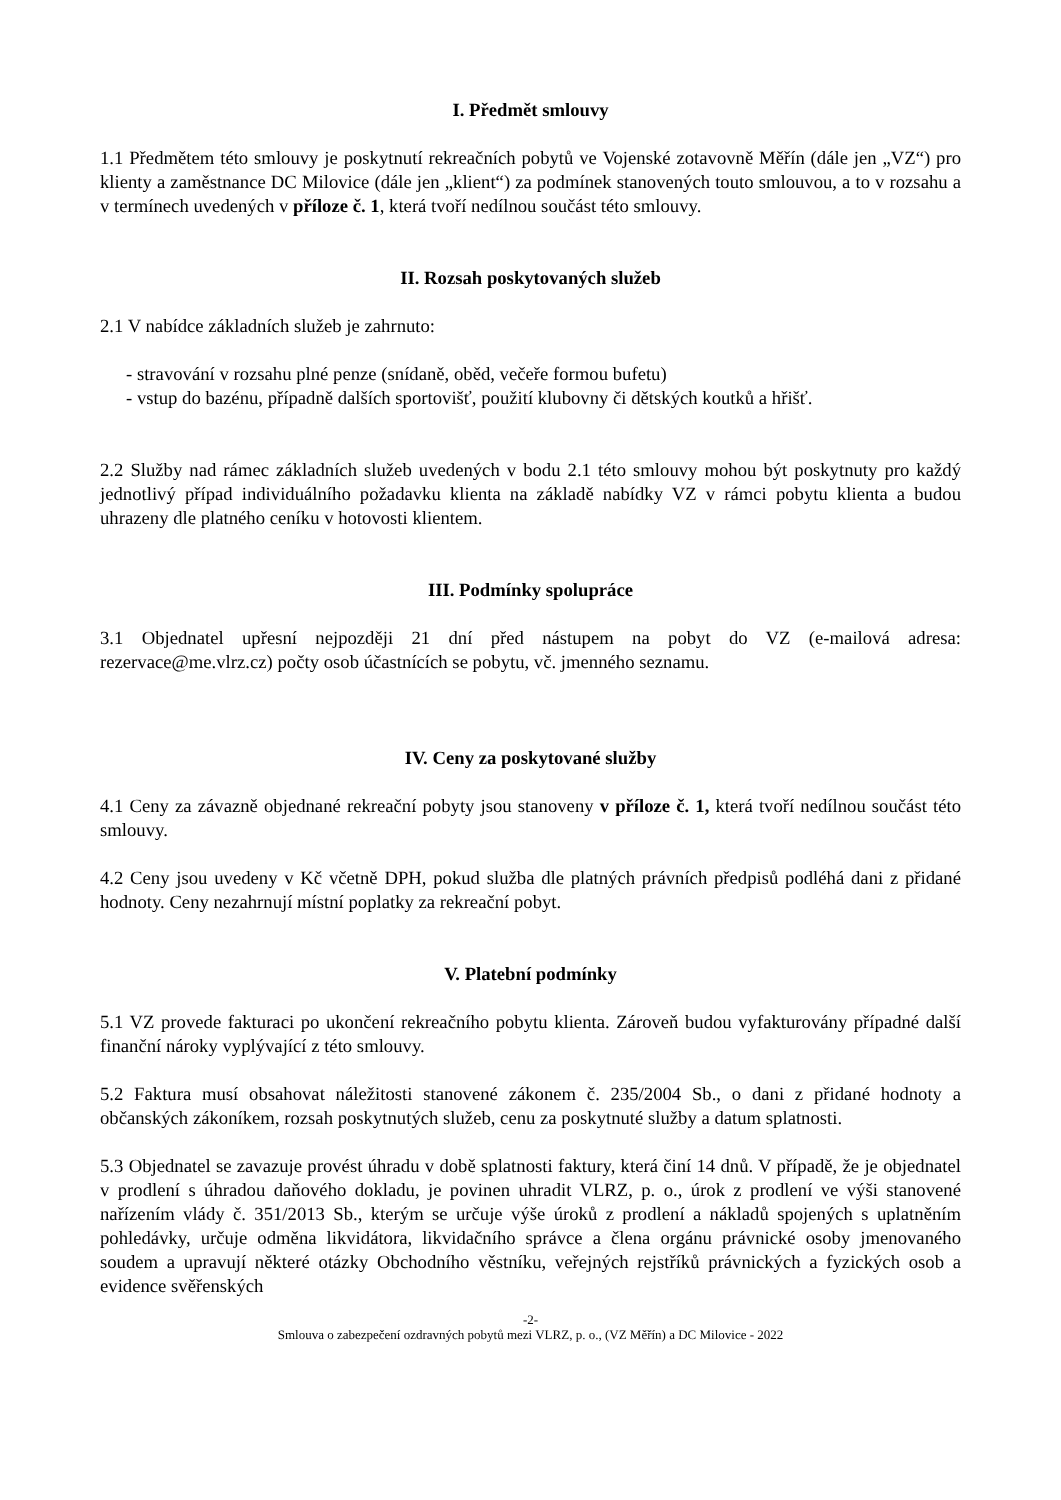I. Předmět smlouvy
1.1 Předmětem této smlouvy je poskytnutí rekreačních pobytů ve Vojenské zotavovně Měřín (dále jen „VZ“) pro klienty a zaměstnance DC Milovice (dále jen „klient“) za podmínek stanovených touto smlouvou, a to v rozsahu a v termínech uvedených v příloze č. 1, která tvoří nedílnou součást této smlouvy.
II. Rozsah poskytovaných služeb
2.1 V nabídce základních služeb je zahrnuto:
- stravování v rozsahu plné penze (snídaně, oběd, večeře formou bufetu)
- vstup do bazénu, případně dalších sportovišť, použití klubovny či dětských koutků a hřišť.
2.2 Služby nad rámec základních služeb uvedených v bodu 2.1 této smlouvy mohou být poskytnuty pro každý jednotlivý případ individuálního požadavku klienta na základě nabídky VZ v rámci pobytu klienta a budou uhrazeny dle platného ceníku v hotovosti klientem.
III. Podmínky spolupráce
3.1 Objednatel upřesní nejpozději 21 dní před nástupem na pobyt do VZ (e-mailová adresa: rezervace@me.vlrz.cz) počty osob účastnících se pobytu, vč. jmenného seznamu.
IV. Ceny za poskytované služby
4.1 Ceny za závazně objednané rekreační pobyty jsou stanoveny v příloze č. 1, která tvoří nedílnou součást této smlouvy.
4.2 Ceny jsou uvedeny v Kč včetně DPH, pokud služba dle platných právních předpisů podléhá dani z přidané hodnoty. Ceny nezahrnují místní poplatky za rekreační pobyt.
V. Platební podmínky
5.1 VZ provede fakturaci po ukončení rekreačního pobytu klienta. Zároveň budou vyfakturovány případné další finanční nároky vyplývající z této smlouvy.
5.2 Faktura musí obsahovat náležitosti stanovené zákonem č. 235/2004 Sb., o dani z přidané hodnoty a občanských zákoníkem, rozsah poskytnutých služeb, cenu za poskytnuté služby a datum splatnosti.
5.3 Objednatel se zavazuje provést úhradu v době splatnosti faktury, která činí 14 dnů. V případě, že je objednatel v prodlení s úhradou daňového dokladu, je povinen uhradit VLRZ, p. o., úrok z prodlení ve výši stanovené nařízením vlády č. 351/2013 Sb., kterým se určuje výše úroků z prodlení a nákladů spojených s uplatněním pohledávky, určuje odměna likvidátora, likvidačního správce a člena orgánu právnické osoby jmenovaného soudem a upravují některé otázky Obchodního věstníku, veřejných rejstříků právnických a fyzických osob a evidence svěřenských
-2-
Smlouva o zabezpečení ozdravných pobytů mezi VLRZ, p. o., (VZ Měřín) a DC Milovice - 2022